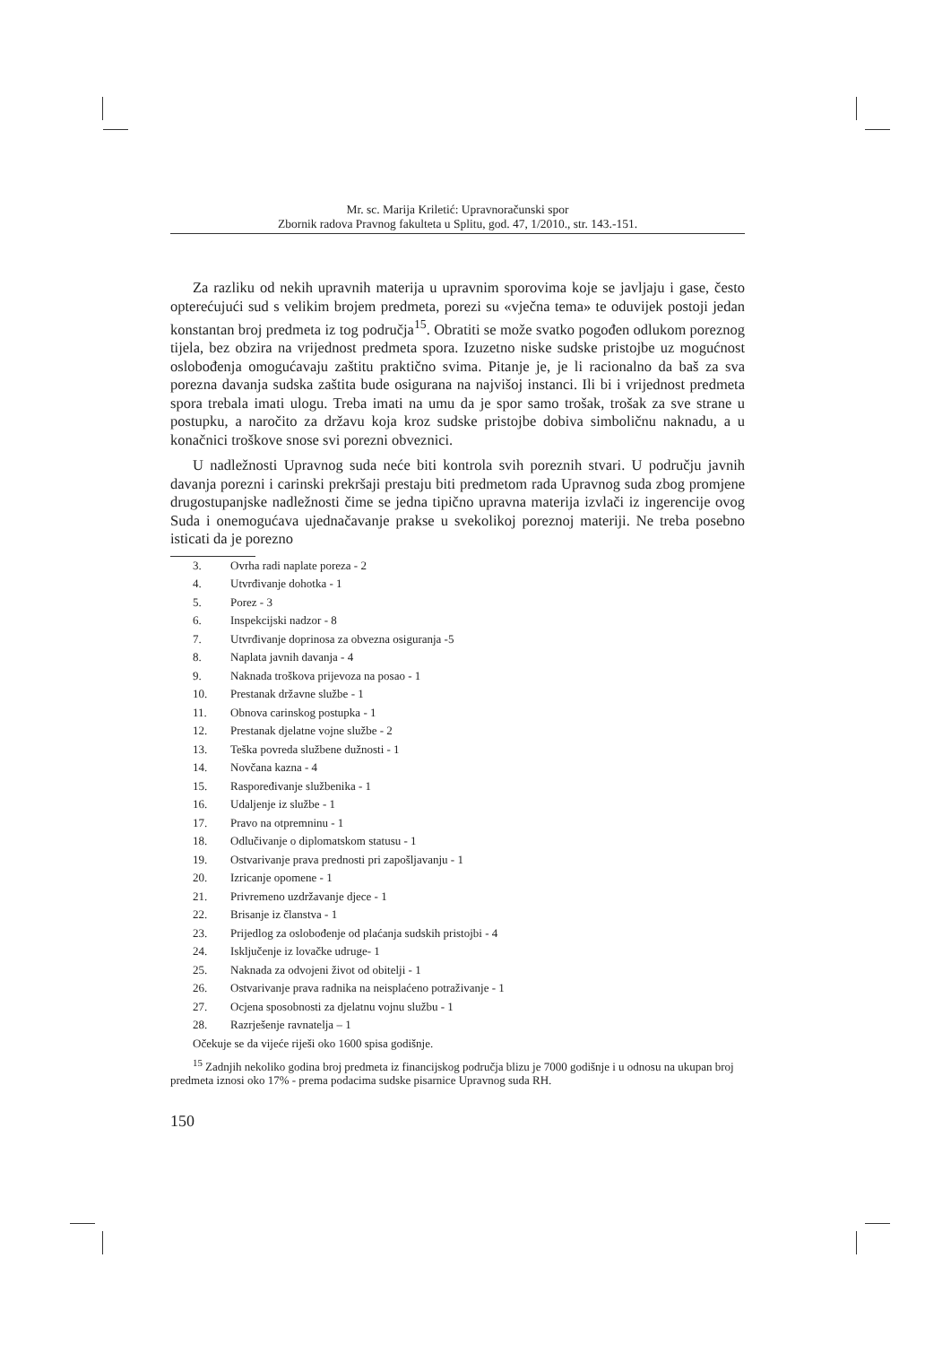Mr. sc. Marija Kriletić: Upravnoračunski spor
Zbornik radova Pravnog fakulteta u Splitu, god. 47, 1/2010., str. 143.-151.
Za razliku od nekih upravnih materija u upravnim sporovima koje se javljaju i gase, često opterećujući sud s velikim brojem predmeta, porezi su «vječna tema» te oduvijek postoji jedan konstantan broj predmeta iz tog područja<sup>15</sup>. Obratiti se može svatko pogođen odlukom poreznog tijela, bez obzira na vrijednost predmeta spora. Izuzetno niske sudske pristojbe uz mogućnost oslobođenja omogućavaju zaštitu praktično svima. Pitanje je, je li racionalno da baš za sva porezna davanja sudska zaštita bude osigurana na najvišoj instanci. Ili bi i vrijednost predmeta spora trebala imati ulogu. Treba imati na umu da je spor samo trošak, trošak za sve strane u postupku, a naročito za državu koja kroz sudske pristojbe dobiva simboličnu naknadu, a u konačnici troškove snose svi porezni obveznici.
U nadležnosti Upravnog suda neće biti kontrola svih poreznih stvari. U području javnih davanja porezni i carinski prekršaji prestaju biti predmetom rada Upravnog suda zbog promjene drugostupanjske nadležnosti čime se jedna tipično upravna materija izvlači iz ingerencije ovog Suda i onemogućava ujednačavanje prakse u svekolikoj poreznoj materiji. Ne treba posebno isticati da je porezno
3. Ovrha radi naplate poreza - 2
4. Utvrđivanje dohotka - 1
5. Porez - 3
6. Inspekcijski nadzor - 8
7. Utvrđivanje doprinosa za obvezna osiguranja -5
8. Naplata javnih davanja - 4
9. Naknada troškova prijevoza na posao - 1
10. Prestanak državne službe - 1
11. Obnova carinskog postupka - 1
12. Prestanak djelatne vojne službe - 2
13. Teška povreda službene dužnosti - 1
14. Novčana kazna - 4
15. Raspoređivanje službenika - 1
16. Udaljenje iz službe - 1
17. Pravo na otpremninu - 1
18. Odlučivanje o diplomatskom statusu - 1
19. Ostvarivanje prava prednosti pri zapošljavanju - 1
20. Izricanje opomene - 1
21. Privremeno uzdržavanje djece - 1
22. Brisanje iz članstva - 1
23. Prijedlog za oslobođenje od plaćanja sudskih pristojbi - 4
24. Isključenje iz lovačke udruge- 1
25. Naknada za odvojeni život od obitelji - 1
26. Ostvarivanje prava radnika na neisplaćeno potraživanje - 1
27. Ocjena sposobnosti za djelatnu vojnu službu - 1
28. Razrješenje ravnatelja – 1
Očekuje se da vijeće riješi oko 1600 spisa godišnje.
<sup>15</sup> Zadnjih nekoliko godina broj predmeta iz financijskog područja blizu je 7000 godišnje i u odnosu na ukupan broj predmeta iznosi oko 17% - prema podacima sudske pisarnice Upravnog suda RH.
150